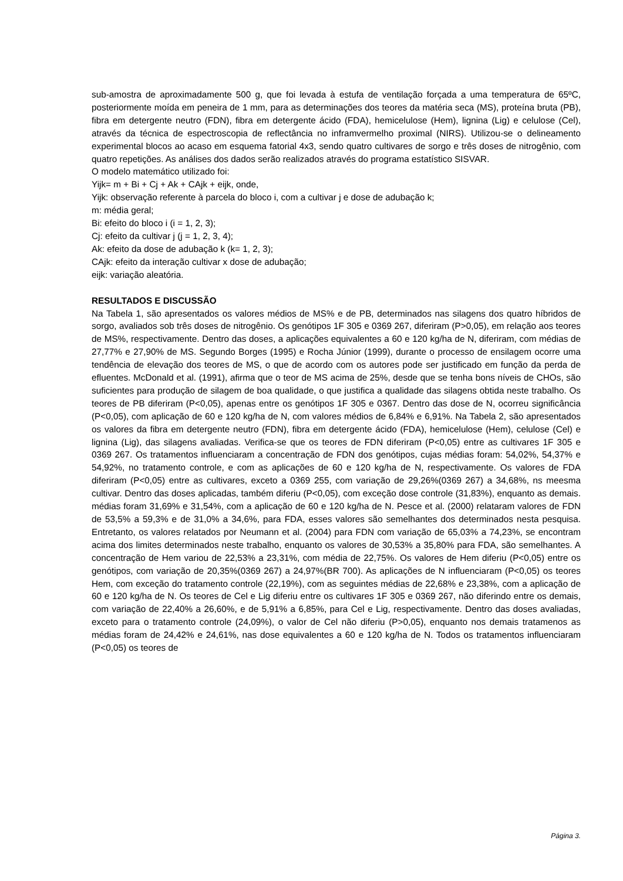sub-amostra de aproximadamente 500 g, que foi levada à estufa de ventilação forçada a uma temperatura de 65ºC, posteriormente moída em peneira de 1 mm, para as determinações dos teores da matéria seca (MS), proteína bruta (PB), fibra em detergente neutro (FDN), fibra em detergente ácido (FDA), hemicelulose (Hem), lignina (Lig) e celulose (Cel), através da técnica de espectroscopia de reflectância no inframvermelho proximal (NIRS). Utilizou-se o delineamento experimental blocos ao acaso em esquema fatorial 4x3, sendo quatro cultivares de sorgo e três doses de nitrogênio, com quatro repetições. As análises dos dados serão realizados através do programa estatístico SISVAR.
O modelo matemático utilizado foi:
Yijk= m + Bi + Cj + Ak + CAjk + eijk, onde,
Yijk: observação referente à parcela do bloco i, com a cultivar j e dose de adubação k;
m: média geral;
Bi: efeito do bloco i (i = 1, 2, 3);
Cj: efeito da cultivar j (j = 1, 2, 3, 4);
Ak: efeito da dose de adubação k (k= 1, 2, 3);
CAjk: efeito da interação cultivar x dose de adubação;
eijk: variação aleatória.
RESULTADOS E DISCUSSÃO
Na Tabela 1, são apresentados os valores médios de MS% e de PB, determinados nas silagens dos quatro híbridos de sorgo, avaliados sob três doses de nitrogênio. Os genótipos 1F 305 e 0369 267, diferiram (P>0,05), em relação aos teores de MS%, respectivamente. Dentro das doses, a aplicações equivalentes a 60 e 120 kg/ha de N, diferiram, com médias de 27,77% e 27,90% de MS. Segundo Borges (1995) e Rocha Júnior (1999), durante o processo de ensilagem ocorre uma tendência de elevação dos teores de MS, o que de acordo com os autores pode ser justificado em função da perda de efluentes. McDonald et al. (1991), afirma que o teor de MS acima de 25%, desde que se tenha bons níveis de CHOs, são suficientes para produção de silagem de boa qualidade, o que justifica a qualidade das silagens obtida neste trabalho. Os teores de PB diferiram (P<0,05), apenas entre os genótipos 1F 305 e 0367. Dentro das dose de N, ocorreu significância (P<0,05), com aplicação de 60 e 120 kg/ha de N, com valores médios de 6,84% e 6,91%. Na Tabela 2, são apresentados os valores da fibra em detergente neutro (FDN), fibra em detergente ácido (FDA), hemicelulose (Hem), celulose (Cel) e lignina (Lig), das silagens avaliadas. Verifica-se que os teores de FDN diferiram (P<0,05) entre as cultivares 1F 305 e 0369 267. Os tratamentos influenciaram a concentração de FDN dos genótipos, cujas médias foram: 54,02%, 54,37% e 54,92%, no tratamento controle, e com as aplicações de 60 e 120 kg/ha de N, respectivamente. Os valores de FDA diferiram (P<0,05) entre as cultivares, exceto a 0369 255, com variação de 29,26%(0369 267) a 34,68%, ns meesma cultivar. Dentro das doses aplicadas, também diferiu (P<0,05), com exceção dose controle (31,83%), enquanto as demais. médias foram 31,69% e 31,54%, com a aplicação de 60 e 120 kg/ha de N. Pesce et al. (2000) relataram valores de FDN de 53,5% a 59,3% e de 31,0% a 34,6%, para FDA, esses valores são semelhantes dos determinados nesta pesquisa. Entretanto, os valores relatados por Neumann et al. (2004) para FDN com variação de 65,03% a 74,23%, se encontram acima dos limites determinados neste trabalho, enquanto os valores de 30,53% a 35,80% para FDA, são semelhantes. A concentração de Hem variou de 22,53% a 23,31%, com média de 22,75%. Os valores de Hem diferiu (P<0,05) entre os genótipos, com variação de 20,35%(0369 267) a 24,97%(BR 700). As aplicações de N influenciaram (P<0,05) os teores Hem, com exceção do tratamento controle (22,19%), com as seguintes médias de 22,68% e 23,38%, com a aplicação de 60 e 120 kg/ha de N. Os teores de Cel e Lig diferiu entre os cultivares 1F 305 e 0369 267, não diferindo entre os demais, com variação de 22,40% a 26,60%, e de 5,91% a 6,85%, para Cel e Lig, respectivamente. Dentro das doses avaliadas, exceto para o tratamento controle (24,09%), o valor de Cel não diferiu (P>0,05), enquanto nos demais tratamenos as médias foram de 24,42% e 24,61%, nas dose equivalentes a 60 e 120 kg/ha de N. Todos os tratamentos influenciaram (P<0,05) os teores de
Página 3.